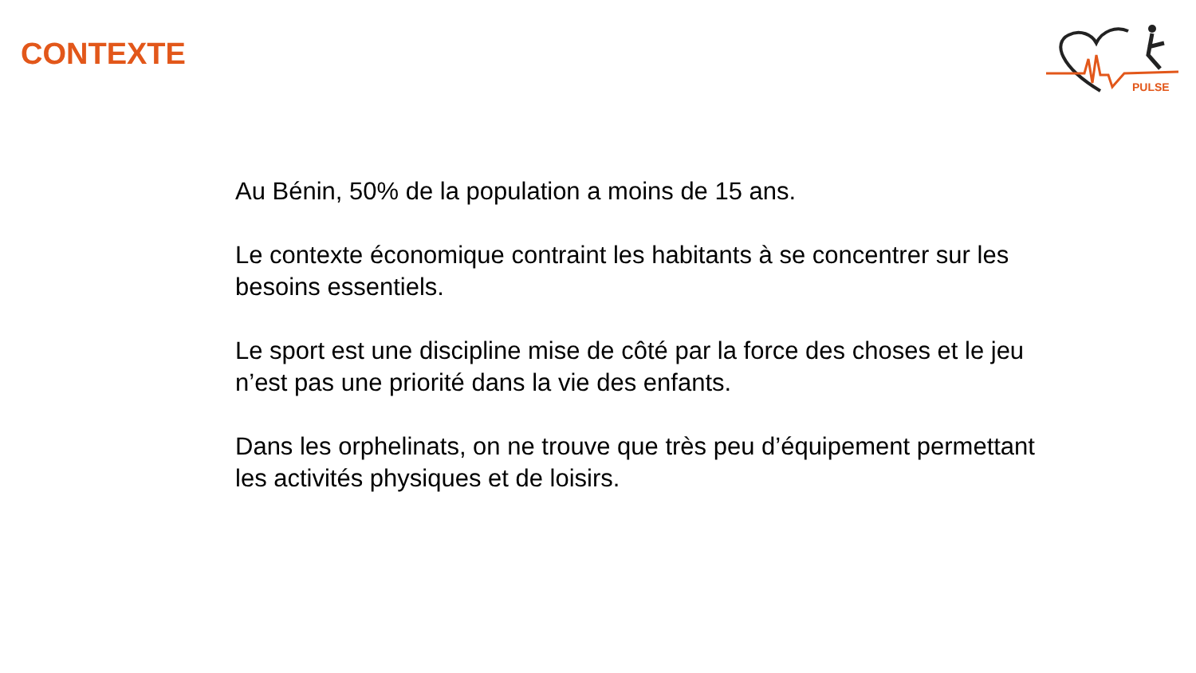CONTEXTE
PULSE
Au Bénin, 50% de la population a moins de 15 ans.
Le contexte économique contraint les habitants à se concentrer sur les besoins essentiels.
Le sport est une discipline mise de côté par la force des choses et le jeu n’est pas une priorité dans la vie des enfants.
Dans les orphelinats, on ne trouve que très peu d’équipement permettant les activités physiques et de loisirs.